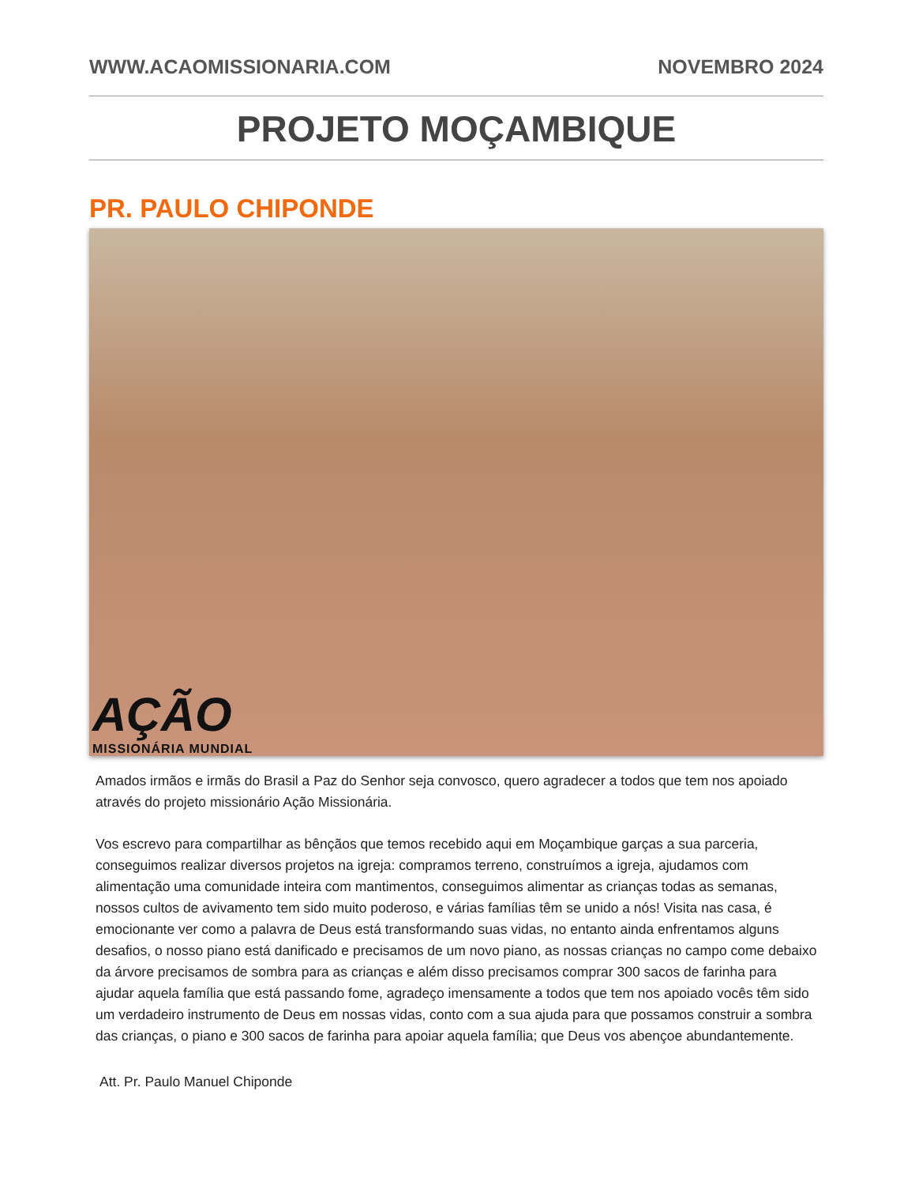WWW.ACAOMISSIONARIA.COM NOVEMBRO 2024
PROJETO MOÇAMBIQUE
PR. PAULO CHIPONDE
AÇÃO
MISSIONÁRIA MUNDIAL
Amados irmãos e irmãs do Brasil a Paz do Senhor seja convosco, quero agradecer a todos que tem nos apoiado através do projeto missionário Ação Missionária.
Vos escrevo para compartilhar as bênçãos que temos recebido aqui em Moçambique garças a sua parceria, conseguimos realizar diversos projetos na igreja: compramos terreno, construímos a igreja, ajudamos com alimentação uma comunidade inteira com mantimentos, conseguimos alimentar as crianças todas as semanas, nossos cultos de avivamento tem sido muito poderoso, e várias famílias têm se unido a nós! Visita nas casa, é emocionante ver como a palavra de Deus está transformando suas vidas, no entanto ainda enfrentamos alguns desafios, o nosso piano está danificado e precisamos de um novo piano, as nossas crianças no campo come debaixo da árvore precisamos de sombra para as crianças e além disso precisamos comprar 300 sacos de farinha para ajudar aquela família que está passando fome, agradeço imensamente a todos que tem nos apoiado vocês têm sido um verdadeiro instrumento de Deus em nossas vidas, conto com a sua ajuda para que possamos construir a sombra das crianças, o piano e 300 sacos de farinha para apoiar aquela família; que Deus vos abençoe abundantemente.
Att. Pr. Paulo Manuel Chiponde